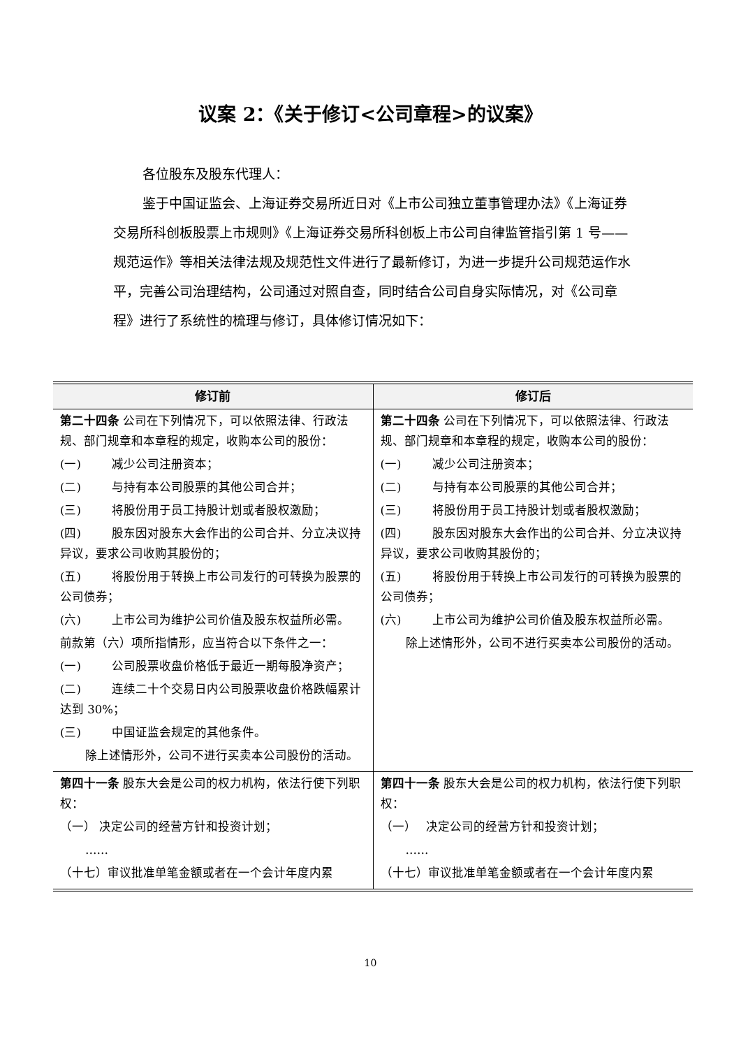议案 2：《关于修订<公司章程>的议案》
各位股东及股东代理人：
鉴于中国证监会、上海证券交易所近日对《上市公司独立董事管理办法》《上海证券交易所科创板股票上市规则》《上海证券交易所科创板上市公司自律监管指引第 1 号——规范运作》等相关法律法规及规范性文件进行了最新修订，为进一步提升公司规范运作水平，完善公司治理结构，公司通过对照自查，同时结合公司自身实际情况，对《公司章程》进行了系统性的梳理与修订，具体修订情况如下：
| 修订前 | 修订后 |
| --- | --- |
| 第二十四条 公司在下列情况下，可以依照法律、行政法规、部门规章和本章程的规定，收购本公司的股份： (一) 减少公司注册资本； (二) 与持有本公司股票的其他公司合并； (三) 将股份用于员工持股计划或者股权激励； (四) 股东因对股东大会作出的公司合并、分立决议持异议，要求公司收购其股份的； (五) 将股份用于转换上市公司发行的可转换为股票的公司债券； (六) 上市公司为维护公司价值及股东权益所必需。 前款第（六）项所指情形，应当符合以下条件之一： (一) 公司股票收盘价格低于最近一期每股净资产； (二) 连续二十个交易日内公司股票收盘价格跌幅累计达到 30%； (三) 中国证监会规定的其他条件。 除上述情形外，公司不进行买卖本公司股份的活动。 | 第二十四条 公司在下列情况下，可以依照法律、行政法规、部门规章和本章程的规定，收购本公司的股份： (一) 减少公司注册资本； (二) 与持有本公司股票的其他公司合并； (三) 将股份用于员工持股计划或者股权激励； (四) 股东因对股东大会作出的公司合并、分立决议持异议，要求公司收购其股份的； (五) 将股份用于转换上市公司发行的可转换为股票的公司债券； (六) 上市公司为维护公司价值及股东权益所必需。 除上述情形外，公司不进行买卖本公司股份的活动。 |
| 第四十一条 股东大会是公司的权力机构，依法行使下列职权： （一） 决定公司的经营方针和投资计划； …… （十七）审议批准单笔金额或者在一个会计年度内累 | 第四十一条 股东大会是公司的权力机构，依法行使下列职权： （一） 决定公司的经营方针和投资计划； …… （十七）审议批准单笔金额或者在一个会计年度内累 |
10